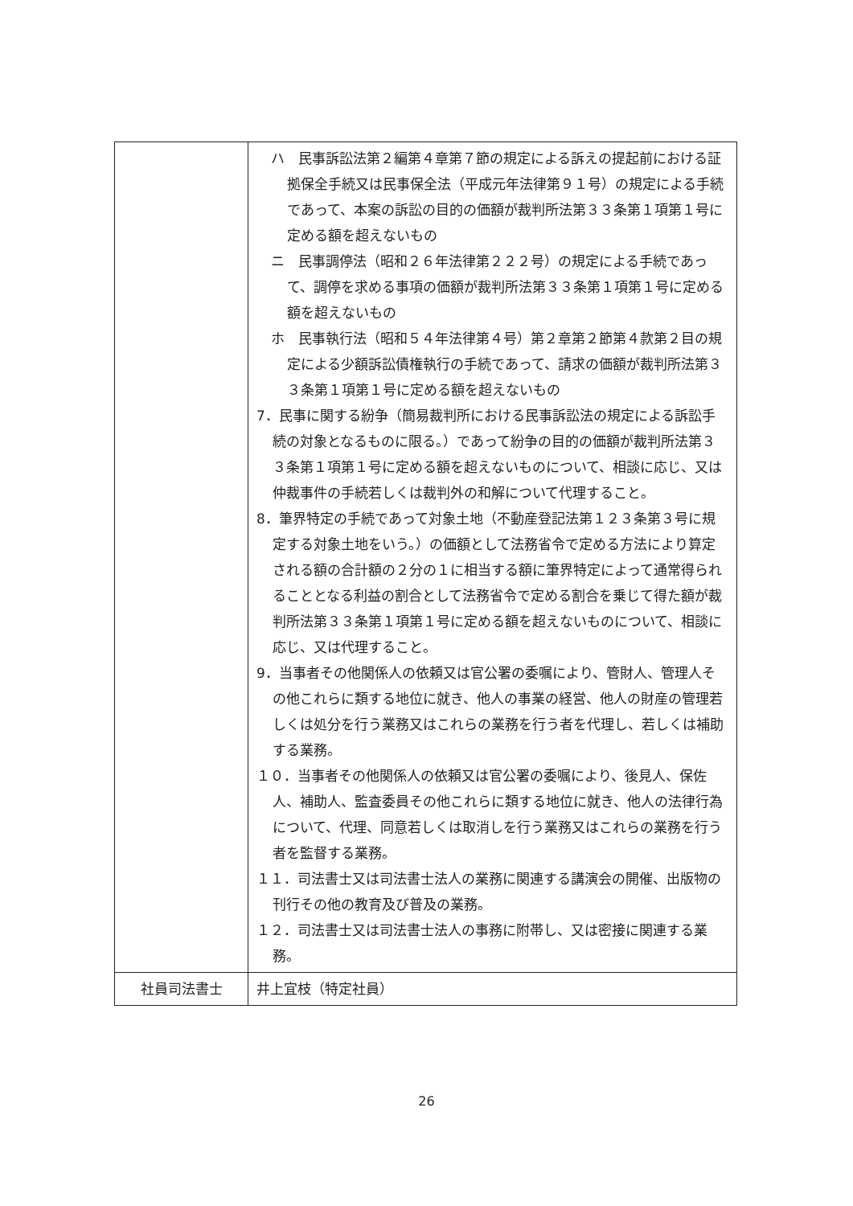| | ハ 民事訴訟法第２編第４章第７節の規定による訴えの提起前における証拠保全手続又は民事保全法（平成元年法律第９１号）の規定による手続であって、本案の訴訟の目的の価額が裁判所法第３３条第１項第１号に定める額を超えないもの ニ 民事調停法（昭和２６年法律第２２２号）の規定による手続であって、調停を求める事項の価額が裁判所法第３３条第１項第１号に定める額を超えないもの ホ 民事執行法（昭和５４年法律第４号）第２章第２節第４款第２目の規定による少額訴訟債権執行の手続であって、請求の価額が裁判所法第３３条第１項第１号に定める額を超えないもの 7．民事に関する紛争（簡易裁判所における民事訴訟法の規定による訴訟手続の対象となるものに限る。）であって紛争の目的の価額が裁判所法第３３条第１項第１号に定める額を超えないものについて、相談に応じ、又は仲裁事件の手続若しくは裁判外の和解について代理すること。 8．筆界特定の手続であって対象土地（不動産登記法第１２３条第３号に規定する対象土地をいう。）の価額として法務省令で定める方法により算定される額の合計額の２分の１に相当する額に筆界特定によって通常得られることとなる利益の割合として法務省令で定める割合を乗じて得た額が裁判所法第３３条第１項第１号に定める額を超えないものについて、相談に応じ、又は代理すること。 9．当事者その他関係人の依頼又は官公署の委嘱により、管財人、管理人その他これらに類する地位に就き、他人の事業の経営、他人の財産の管理若しくは処分を行う業務又はこれらの業務を行う者を代理し、若しくは補助する業務。 １０．当事者その他関係人の依頼又は官公署の委嘱により、後見人、保佐人、補助人、監査委員その他これらに類する地位に就き、他人の法律行為について、代理、同意若しくは取消しを行う業務又はこれらの業務を行う者を監督する業務。 １１．司法書士又は司法書士法人の業務に関連する講演会の開催、出版物の刊行その他の教育及び普及の業務。 １２．司法書士又は司法書士法人の事務に附帯し、又は密接に関連する業務。 |
| 社員司法書士 | 井上宜枝（特定社員） |
26